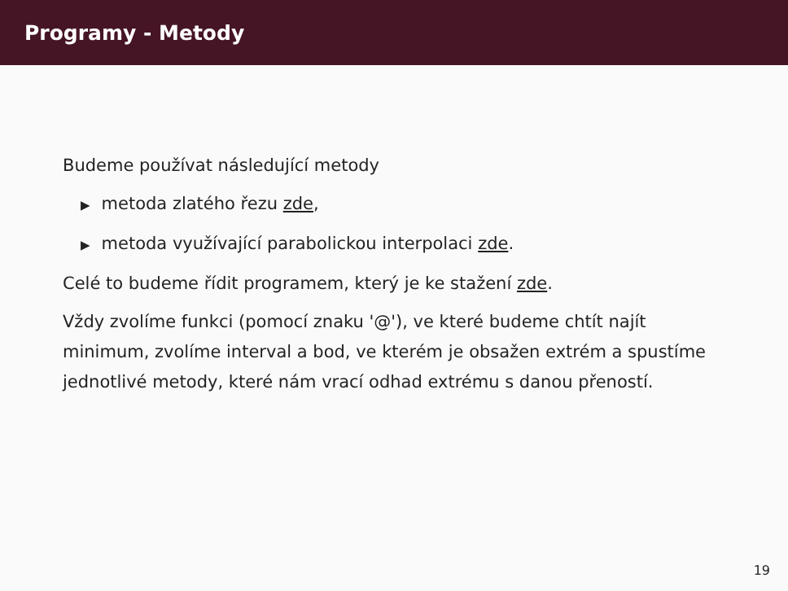Programy - Metody
Budeme používat následující metody
▶ metoda zlatého řezu zde,
▶ metoda využívající parabolickou interpolaci zde.
Celé to budeme řídit programem, který je ke stažení zde.
Vždy zvolíme funkci (pomocí znaku '@'), ve které budeme chtít najít minimum, zvolíme interval a bod, ve kterém je obsažen extrém a spustíme jednotlivé metody, které nám vrací odhad extrému s danou přeností.
19